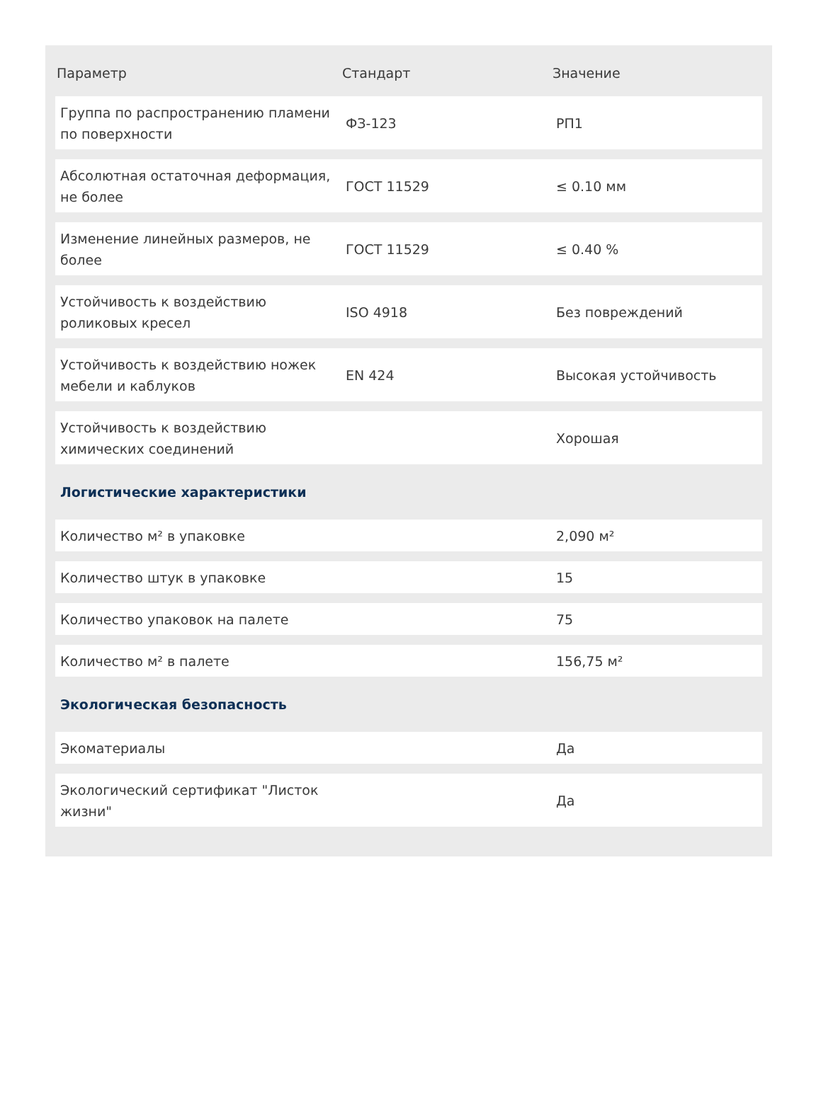| Параметр | Стандарт | Значение |
| --- | --- | --- |
| Группа по распространению пламени по поверхности | ФЗ-123 | РП1 |
| Абсолютная остаточная деформация, не более | ГОСТ 11529 | ≤ 0.10 мм |
| Изменение линейных размеров, не более | ГОСТ 11529 | ≤ 0.40 % |
| Устойчивость к воздействию роликовых кресел | ISO 4918 | Без повреждений |
| Устойчивость к воздействию ножек мебели и каблуков | EN 424 | Высокая устойчивость |
| Устойчивость к воздействию химических соединений | | Хорошая |
| Логистические характеристики | | |
| Количество м² в упаковке | | 2,090 м² |
| Количество штук в упаковке | | 15 |
| Количество упаковок на палете | | 75 |
| Количество м² в палете | | 156,75 м² |
| Экологическая безопасность | | |
| Экоматериалы | | Да |
| Экологический сертификат "Листок жизни" | | Да |